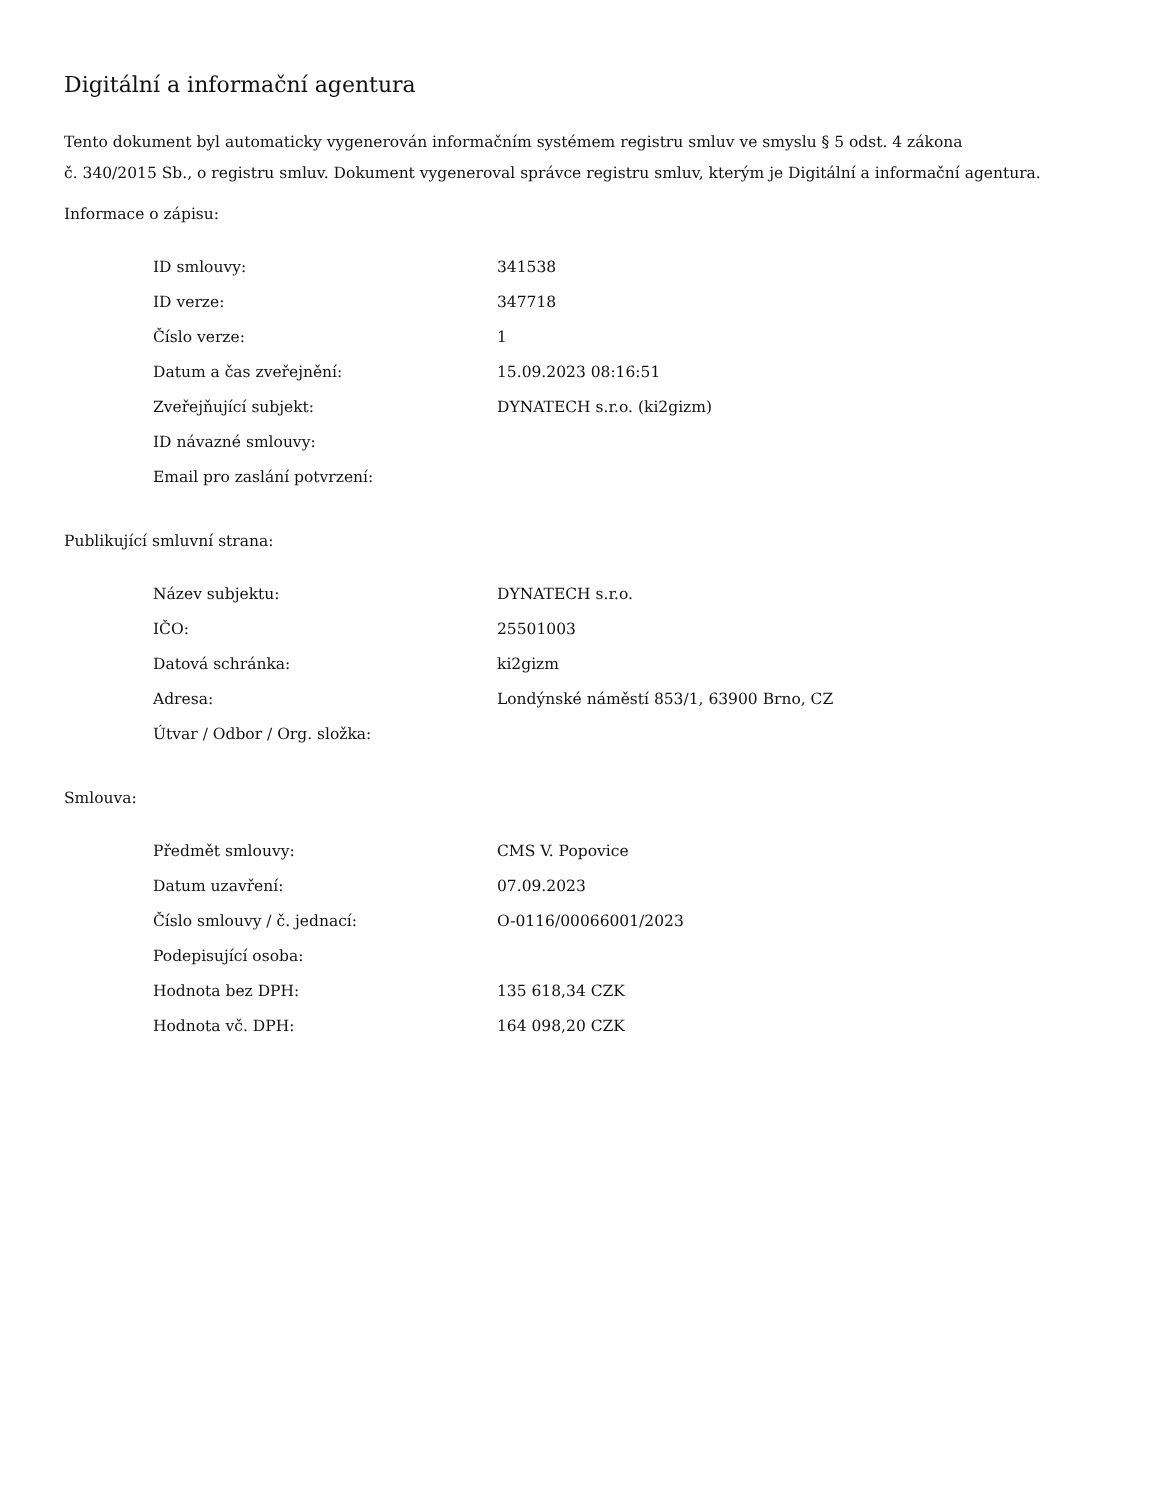Digitální a informační agentura
Tento dokument byl automaticky vygenerován informačním systémem registru smluv ve smyslu § 5 odst. 4 zákona
č. 340/2015 Sb., o registru smluv. Dokument vygeneroval správce registru smluv, kterým je Digitální a informační agentura.
Informace o zápisu:
| ID smlouvy: | 341538 |
| ID verze: | 347718 |
| Číslo verze: | 1 |
| Datum a čas zveřejnění: | 15.09.2023 08:16:51 |
| Zveřejňující subjekt: | DYNATECH s.r.o. (ki2gizm) |
| ID návazné smlouvy: | |
| Email pro zaslání potvrzení: | |
Publikující smluvní strana:
| Název subjektu: | DYNATECH s.r.o. |
| IČO: | 25501003 |
| Datová schránka: | ki2gizm |
| Adresa: | Londýnské náměstí 853/1, 63900 Brno, CZ |
| Útvar / Odbor / Org. složka: | |
Smlouva:
| Předmět smlouvy: | CMS V. Popovice |
| Datum uzavření: | 07.09.2023 |
| Číslo smlouvy / č. jednací: | O-0116/00066001/2023 |
| Podepisující osoba: | |
| Hodnota bez DPH: | 135 618,34 CZK |
| Hodnota vč. DPH: | 164 098,20 CZK |